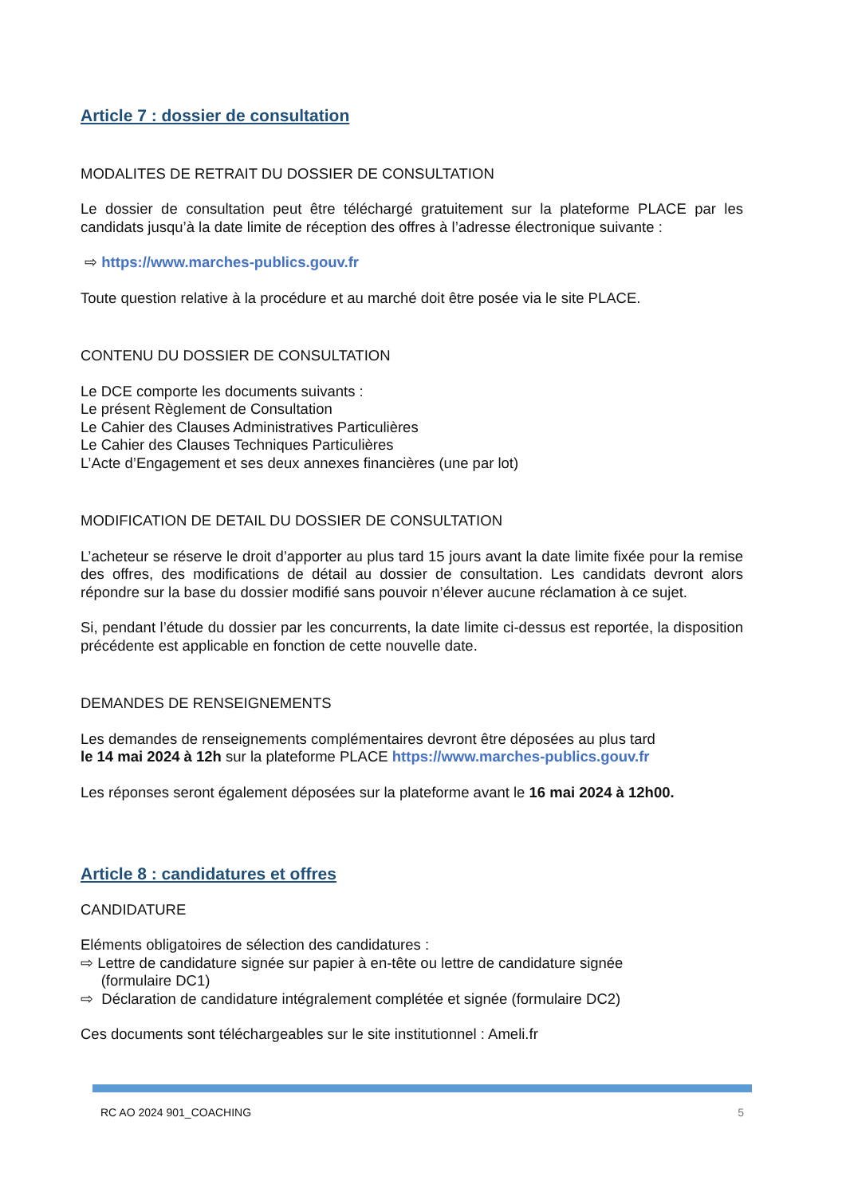Article 7 : dossier de consultation
MODALITES DE RETRAIT DU DOSSIER DE CONSULTATION
Le dossier de consultation peut être téléchargé gratuitement sur la plateforme PLACE par les candidats jusqu’à la date limite de réception des offres à l’adresse électronique suivante :
⇨ https://www.marches-publics.gouv.fr
Toute question relative à la procédure et au marché doit être posée via le site PLACE.
CONTENU DU DOSSIER DE CONSULTATION
Le DCE comporte les documents suivants :
Le présent Règlement de Consultation
Le Cahier des Clauses Administratives Particulières
Le Cahier des Clauses Techniques Particulières
L’Acte d’Engagement et ses deux annexes financières (une par lot)
MODIFICATION DE DETAIL DU DOSSIER DE CONSULTATION
L’acheteur se réserve le droit d’apporter au plus tard 15 jours avant la date limite fixée pour la remise des offres, des modifications de détail au dossier de consultation. Les candidats devront alors répondre sur la base du dossier modifié sans pouvoir n’élever aucune réclamation à ce sujet.
Si, pendant l’étude du dossier par les concurrents, la date limite ci-dessus est reportée, la disposition précédente est applicable en fonction de cette nouvelle date.
DEMANDES DE RENSEIGNEMENTS
Les demandes de renseignements complémentaires devront être déposées au plus tard
le 14 mai 2024 à 12h sur la plateforme PLACE https://www.marches-publics.gouv.fr
Les réponses seront également déposées sur la plateforme avant le 16 mai 2024 à 12h00.
Article 8 : candidatures et offres
CANDIDATURE
Eléments obligatoires de sélection des candidatures :
⇨ Lettre de candidature signée sur papier à en-tête ou lettre de candidature signée
(formulaire DC1)
⇨ Déclaration de candidature intégralement complétée et signée (formulaire DC2)
Ces documents sont téléchargeables sur le site institutionnel : Ameli.fr
RC AO 2024 901_COACHING 5